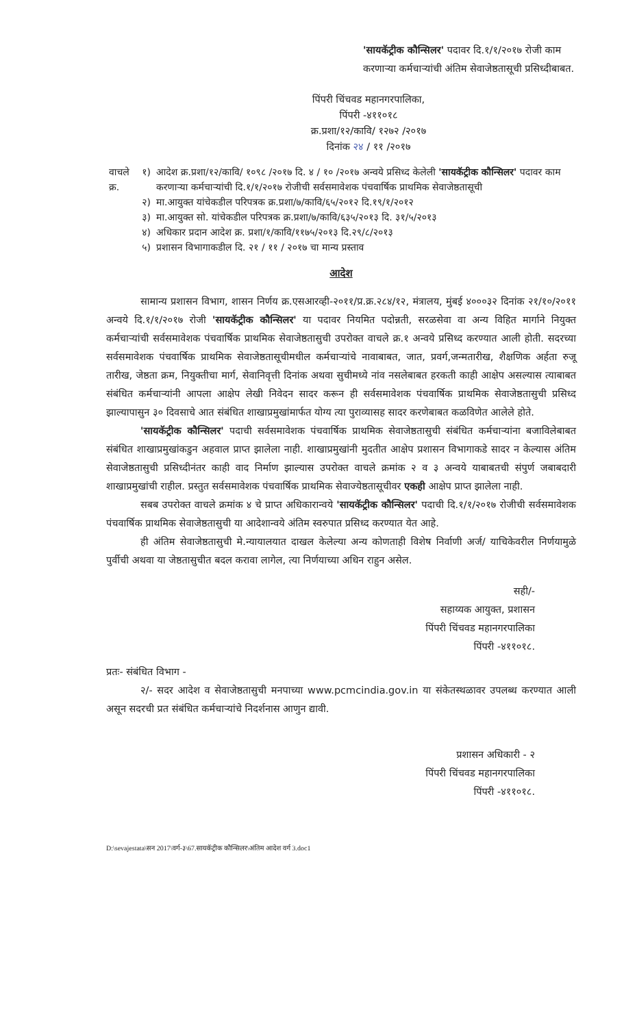'सायकॅट्रीक कौन्सिलर' पदावर दि.१/१/२०१७ रोजी काम करणाऱ्या कर्मचाऱ्यांची अंतिम सेवाजेष्ठतासूची प्रसिध्दीबाबत.
पिंपरी चिंचवड महानगरपालिका,
पिंपरी -४११०१८
क्र.प्रशा/१२/कावि/ १२७२ /२०१७
दिनांक २४ / ११ /२०१७
| वाचले क्र. | १) | आदेश क्र.प्रशा/१२/कावि/ १०९८ /२०१७ दि. ४ / १० /२०१७ अन्वये प्रसिध्द केलेली 'सायकॅट्रीक कौन्सिलर' पदावर काम करणाऱ्या कर्मचाऱ्यांची दि.१/१/२०१७ रोजीची सर्वसमावेशक पंचवार्षिक प्राथमिक सेवाजेष्ठतासूची |
| | २) | मा.आयुक्त यांचेकडील परिपत्रक क्र.प्रशा/७/कावि/६५/२०१२ दि.१९/१/२०१२ |
| | ३) | मा.आयुक्त सो. यांचेकडील परिपत्रक क्र.प्रशा/७/कावि/६३५/२०१३ दि. ३१/५/२०१३ |
| | ४) | अधिकार प्रदान आदेश क्र. प्रशा/१/कावि/११७५/२०१३ दि.२९/८/२०१३ |
| | ५) | प्रशासन विभागाकडील दि. २१ / ११ / २०१७ चा मान्य प्रस्ताव |
आदेश
सामान्य प्रशासन विभाग, शासन निर्णय क्र.एसआरव्ही-२०११/प्र.क्र.२८४/१२, मंत्रालय, मुंबई ४०००३२ दिनांक २१/१०/२०११ अन्वये दि.१/१/२०१७ रोजी 'सायकॅट्रीक कौन्सिलर' या पदावर नियमित पदोन्नती, सरळसेवा वा अन्य विहित मार्गाने नियुक्त कर्मचाऱ्यांची सर्वसमावेशक पंचवार्षिक प्राथमिक सेवाजेष्ठतासुची उपरोक्त वाचले क्र.१ अन्वये प्रसिध्द करण्यात आली होती. सदरच्या सर्वसमावेशक पंचवार्षिक प्राथमिक सेवाजेष्ठतासूचीमधील कर्मचाऱ्यांचे नावाबाबत, जात, प्रवर्ग,जन्मतारीख, शैक्षणिक अर्हता रुजू तारीख, जेष्ठता क्रम, नियुक्तीचा मार्ग, सेवानिवृत्ती दिनांक अथवा सुचीमध्ये नांव नसलेबाबत हरकती काही आक्षेप असल्यास त्याबाबत संबंधित कर्मचाऱ्यांनी आपला आक्षेप लेखी निवेदन सादर करून ही सर्वसमावेशक पंचवार्षिक प्राथमिक सेवाजेष्ठतासुची प्रसिध्द झाल्यापासुन ३० दिवसाचे आत संबंधित शाखाप्रमुखांमार्फत योग्य त्या पुराव्यासह सादर करणेबाबत कळविणेत आलेले होते.
'सायकॅट्रीक कौन्सिलर' पदाची सर्वसमावेशक पंचवार्षिक प्राथमिक सेवाजेष्ठतासुची संबंधित कर्मचाऱ्यांना बजाविलेबाबत संबंधित शाखाप्रमुखांकडुन अहवाल प्राप्त झालेला नाही. शाखाप्रमुखांनी मुदतीत आक्षेप प्रशासन विभागाकडे सादर न केल्यास अंतिम सेवाजेष्ठतासुची प्रसिध्दीनंतर काही वाद निर्माण झाल्यास उपरोक्त वाचले क्रमांक २ व ३ अन्वये याबाबतची संपुर्ण जबाबदारी शाखाप्रमुखांची राहील. प्रस्तुत सर्वसमावेशक पंचवार्षिक प्राथमिक सेवाज्येष्ठतासूचीवर एकही आक्षेप प्राप्त झालेला नाही.
सबब उपरोक्त वाचले क्रमांक ४ चे प्राप्त अधिकारान्वये 'सायकॅट्रीक कौन्सिलर' पदाची दि.१/१/२०१७ रोजीची सर्वसमावेशक पंचवार्षिक प्राथमिक सेवाजेष्ठतासुची या आदेशान्वये अंतिम स्वरुपात प्रसिध्द करण्यात येत आहे.
ही अंतिम सेवाजेष्ठतासुची मे.न्यायालयात दाखल केलेल्या अन्य कोणताही विशेष निर्वाणी अर्ज/ याचिकेवरील निर्णयामुळे पुर्वीची अथवा या जेष्ठतासुचीत बदल करावा लागेल, त्या निर्णयाच्या अधिन राहुन असेल.
सही/-
सहाय्यक आयुक्त, प्रशासन
पिंपरी चिंचवड महानगरपालिका
पिंपरी -४११०१८.
प्रतः- संबंधित विभाग -
२/- सदर आदेश व सेवाजेष्ठतासुची मनपाच्या www.pcmcindia.gov.in या संकेतस्थळावर उपलब्ध करण्यात आली असून सदरची प्रत संबंधित कर्मचाऱ्यांचे निदर्शनास आणुन द्यावी.
प्रशासन अधिकारी - २
पिंपरी चिंचवड महानगरपालिका
पिंपरी -४११०१८.
D:\sevajestata\सन 2017\वर्ग-३\67.सायकॅट्रीक कौन्सिलर\अंतिम आदेश वर्ग 3.doc1